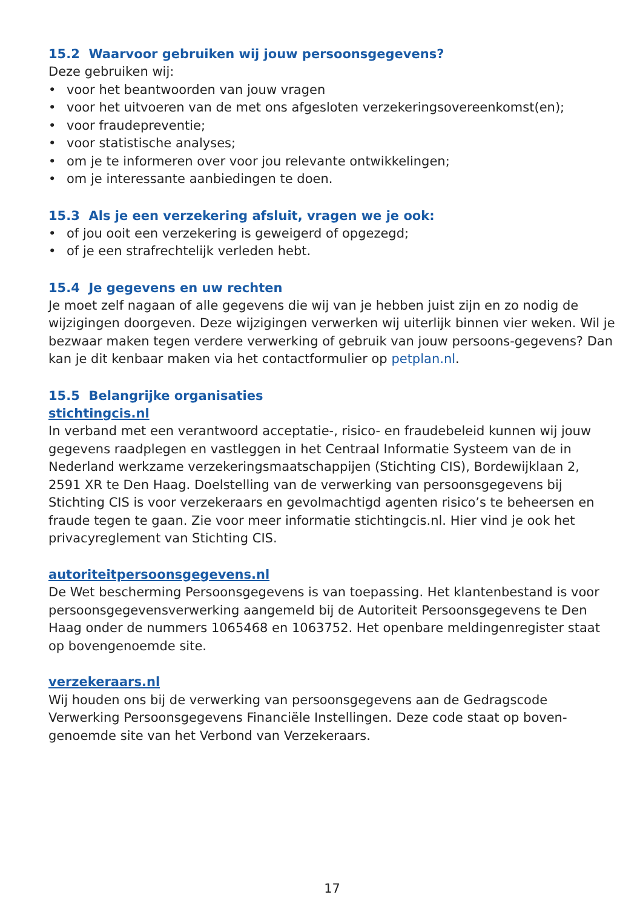15.2 Waarvoor gebruiken wij jouw persoonsgegevens?
Deze gebruiken wij:
• voor het beantwoorden van jouw vragen
• voor het uitvoeren van de met ons afgesloten verzekeringsovereenkomst(en);
• voor fraudepreventie;
• voor statistische analyses;
• om je te informeren over voor jou relevante ontwikkelingen;
• om je interessante aanbiedingen te doen.
15.3 Als je een verzekering afsluit, vragen we je ook:
• of jou ooit een verzekering is geweigerd of opgezegd;
• of je een strafrechtelijk verleden hebt.
15.4 Je gegevens en uw rechten
Je moet zelf nagaan of alle gegevens die wij van je hebben juist zijn en zo nodig de wijzigingen doorgeven. Deze wijzigingen verwerken wij uiterlijk binnen vier weken. Wil je bezwaar maken tegen verdere verwerking of gebruik van jouw persoons-gegevens? Dan kan je dit kenbaar maken via het contactformulier op petplan.nl.
15.5 Belangrijke organisaties
stichtingcis.nl
In verband met een verantwoord acceptatie-, risico- en fraudebeleid kunnen wij jouw gegevens raadplegen en vastleggen in het Centraal Informatie Systeem van de in Nederland werkzame verzekeringsmaatschappijen (Stichting CIS), Bordewijklaan 2, 2591 XR te Den Haag. Doelstelling van de verwerking van persoonsgegevens bij Stichting CIS is voor verzekeraars en gevolmachtigd agenten risico’s te beheersen en fraude tegen te gaan. Zie voor meer informatie stichtingcis.nl. Hier vind je ook het privacyreglement van Stichting CIS.
autoriteitpersoonsgegevens.nl
De Wet bescherming Persoonsgegevens is van toepassing. Het klantenbestand is voor persoonsgegevensverwerking aangemeld bij de Autoriteit Persoonsgegevens te Den Haag onder de nummers 1065468 en 1063752. Het openbare meldingenregister staat op bovengenoemde site.
verzekeraars.nl
Wij houden ons bij de verwerking van persoonsgegevens aan de Gedragscode Verwerking Persoonsgegevens Financiële Instellingen. Deze code staat op boven-genoemde site van het Verbond van Verzekeraars.
17